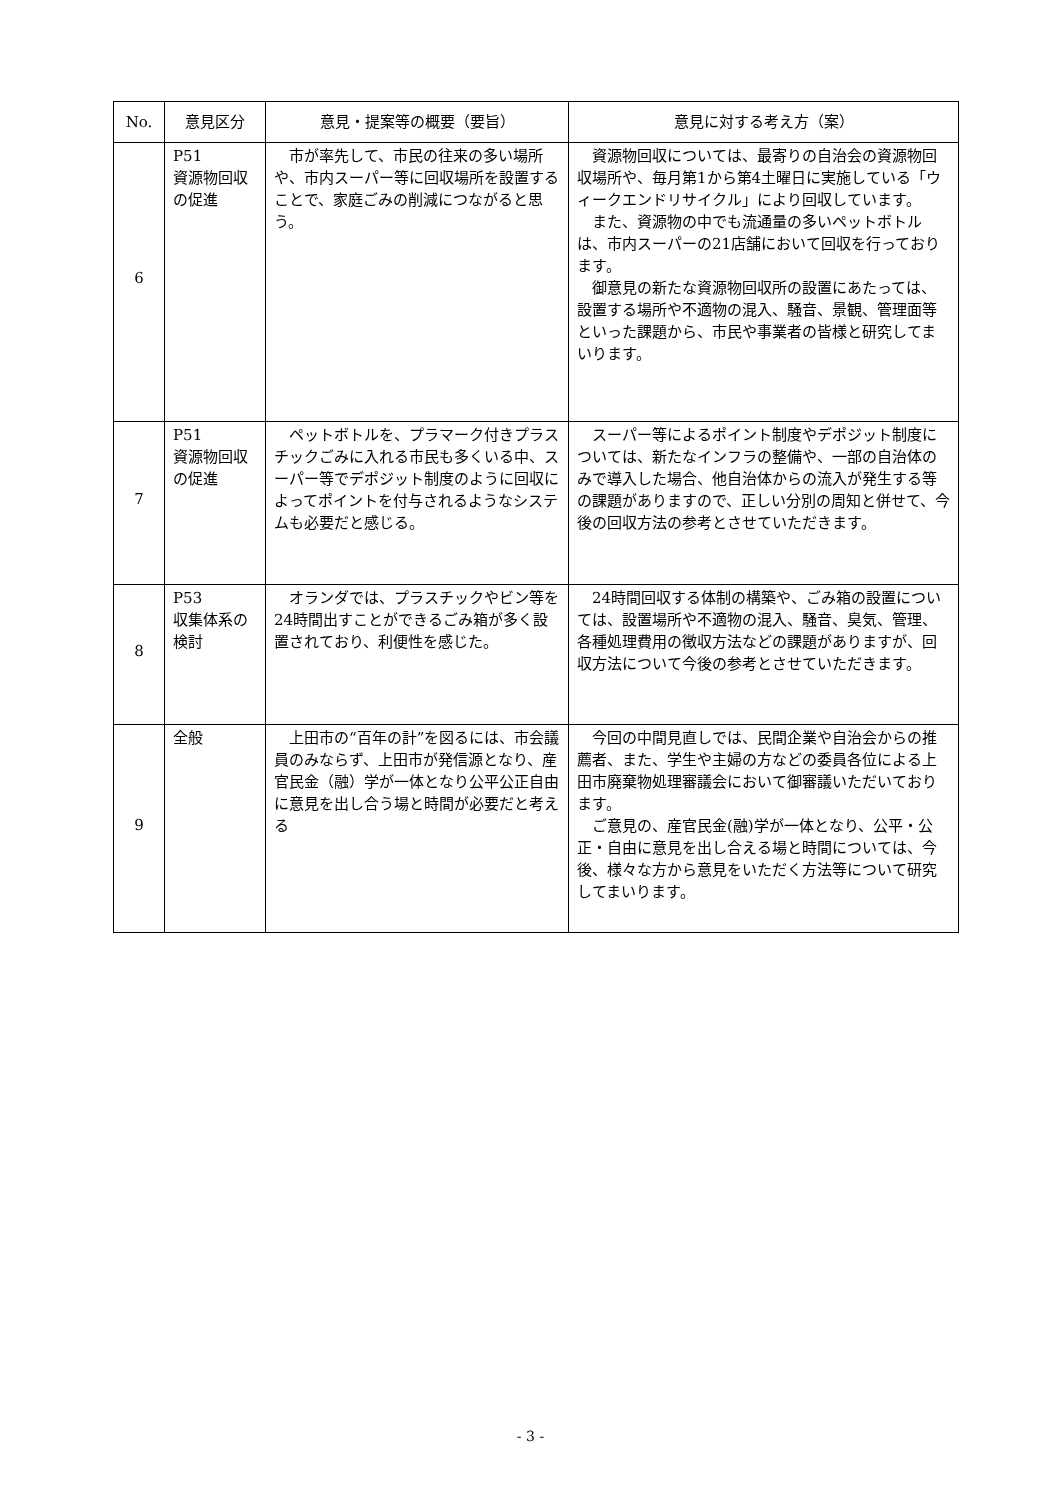| No. | 意見区分 | 意見・提案等の概要（要旨） | 意見に対する考え方（案） |
| --- | --- | --- | --- |
| 6 | P51 資源物回収の促進 | 市が率先して、市民の往来の多い場所や、市内スーパー等に回収場所を設置することで、家庭ごみの削減につながると思う。 | 資源物回収については、最寄りの自治会の資源物回収場所や、毎月第1から第4土曜日に実施している「ウィークエンドリサイクル」により回収しています。 また、資源物の中でも流通量の多いペットボトルは、市内スーパーの21店舗において回収を行っております。 御意見の新たな資源物回収所の設置にあたっては、設置する場所や不適物の混入、騒音、景観、管理面等といった課題から、市民や事業者の皆様と研究してまいります。 |
| 7 | P51 資源物回収の促進 | ペットボトルを、プラマーク付きプラスチックごみに入れる市民も多くいる中、スーパー等でデポジット制度のように回収によってポイントを付与されるようなシステムも必要だと感じる。 | スーパー等によるポイント制度やデポジット制度については、新たなインフラの整備や、一部の自治体のみで導入した場合、他自治体からの流入が発生する等の課題がありますので、正しい分別の周知と併せて、今後の回収方法の参考とさせていただきます。 |
| 8 | P53 収集体系の検討 | オランダでは、プラスチックやビン等を24時間出すことができるごみ箱が多く設置されており、利便性を感じた。 | 24時間回収する体制の構築や、ごみ箱の設置については、設置場所や不適物の混入、騒音、臭気、管理、各種処理費用の徴収方法などの課題がありますが、回収方法について今後の参考とさせていただきます。 |
| 9 | 全般 | 上田市の“百年の計”を図るには、市会議員のみならず、上田市が発信源となり、産官民金（融）学が一体となり公平公正自由に意見を出し合う場と時間が必要だと考える | 今回の中間見直しでは、民間企業や自治会からの推薦者、また、学生や主婦の方などの委員各位による上田市廃棄物処理審議会において御審議いただいております。 ご意見の、産官民金(融)学が一体となり、公平・公正・自由に意見を出し合える場と時間については、今後、様々な方から意見をいただく方法等について研究してまいります。 |
- 3 -